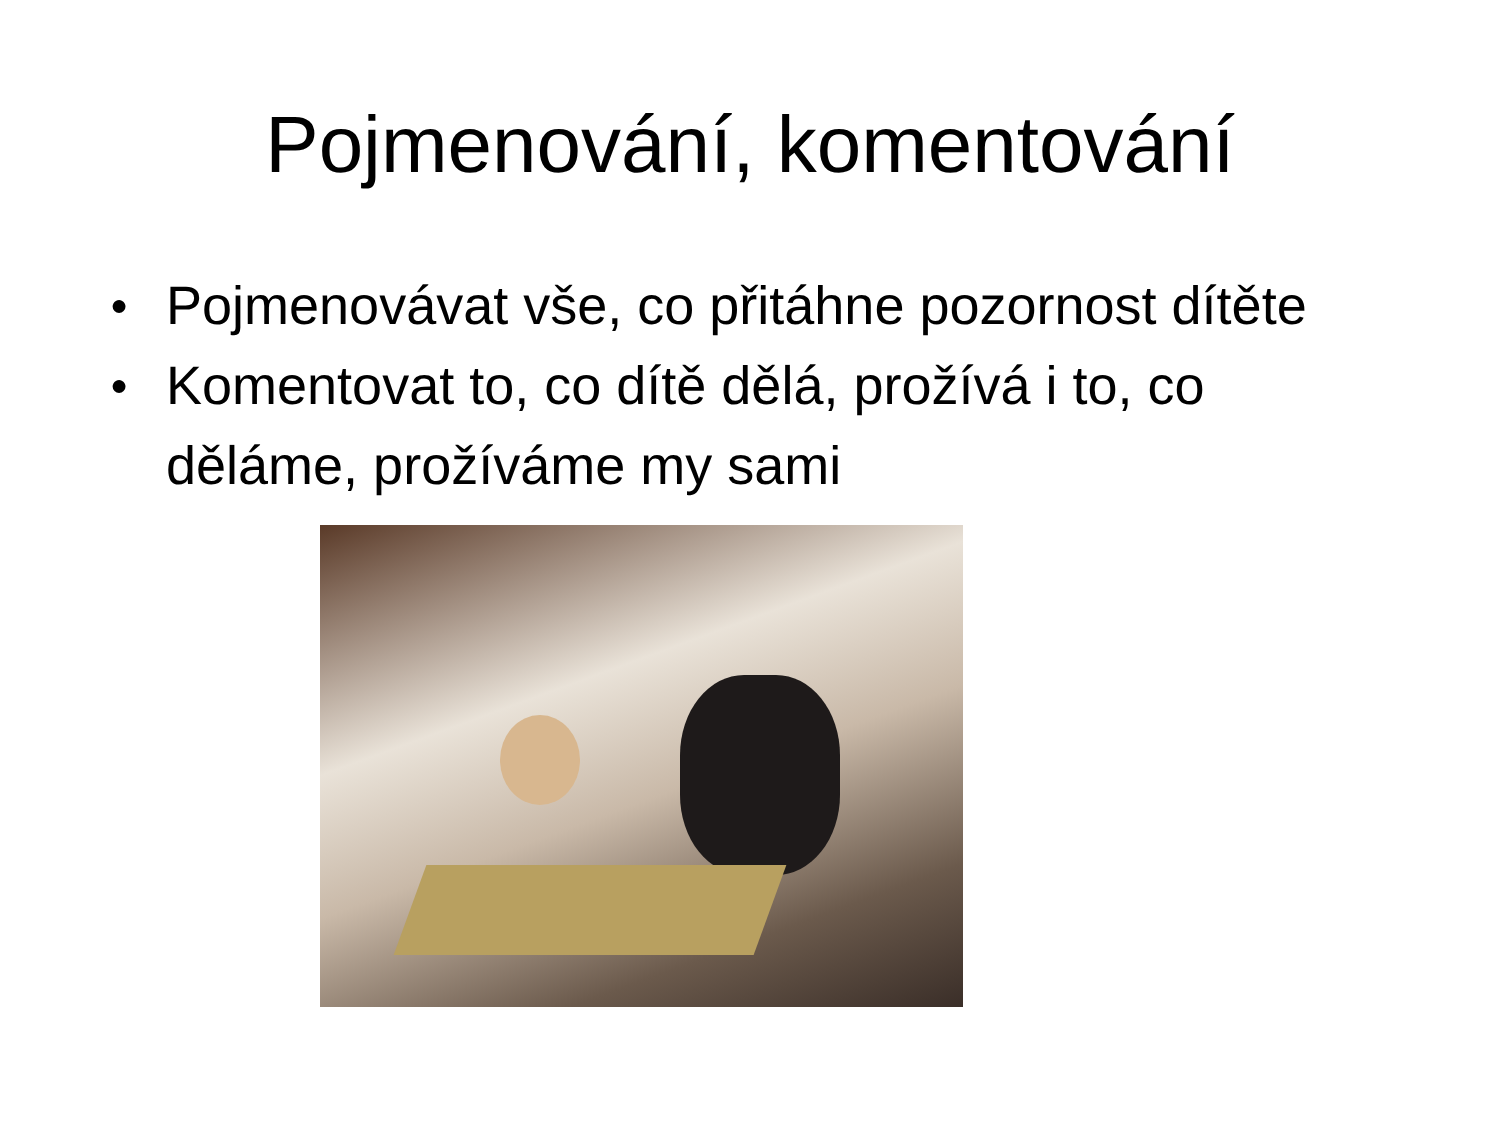Pojmenování, komentování
● Pojmenovávat vše, co přitáhne pozornost dítěte
● Komentovat to, co dítě dělá, prožívá i to, co děláme, prožíváme my sami